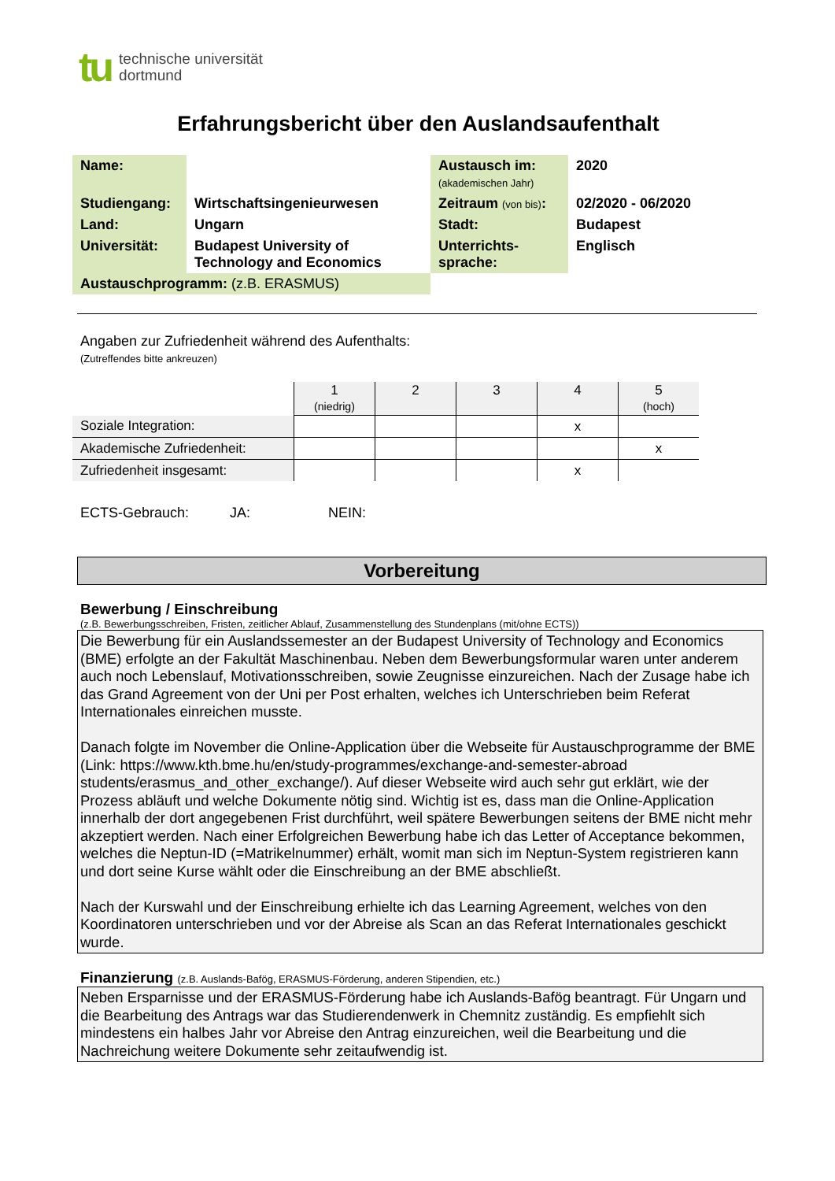tu
technische universität
dortmund
Erfahrungsbericht über den Auslandsaufenthalt
| Name: | | Austausch im: (akademischen Jahr) | 2020 |
| Studiengang: | Wirtschaftsingenieurwesen | Zeitraum (von bis) : | 02/2020 - 06/2020 |
| Land: | Ungarn | Stadt: | Budapest |
| Universität: | Budapest University of Technology and Economics | Unterrichts- sprache: | Englisch |
| Austauschprogramm: (z.B. ERASMUS) | | | |
Angaben zur Zufriedenheit während des Aufenthalts:
(Zutreffendes bitte ankreuzen)
| | 1 (niedrig) | 2 | 3 | 4 | 5 (hoch) |
| Soziale Integration: | | | | x | |
| Akademische Zufriedenheit: | | | | | x |
| Zufriedenheit insgesamt: | | | | x | |
ECTS-Gebrauch: JA: NEIN:
Vorbereitung
Bewerbung / Einschreibung
(z.B. Bewerbungsschreiben, Fristen, zeitlicher Ablauf, Zusammenstellung des Stundenplans (mit/ohne ECTS))
Die Bewerbung für ein Auslandssemester an der Budapest University of Technology and Economics (BME) erfolgte an der Fakultät Maschinenbau. Neben dem Bewerbungsformular waren unter anderem auch noch Lebenslauf, Motivationsschreiben, sowie Zeugnisse einzureichen. Nach der Zusage habe ich das Grand Agreement von der Uni per Post erhalten, welches ich Unterschrieben beim Referat Internationales einreichen musste.
Danach folgte im November die Online-Application über die Webseite für Austauschprogramme der BME (Link: https://www.kth.bme.hu/en/study-programmes/exchange-and-semester-abroad students/erasmus_and_other_exchange/). Auf dieser Webseite wird auch sehr gut erklärt, wie der Prozess abläuft und welche Dokumente nötig sind. Wichtig ist es, dass man die Online-Application innerhalb der dort angegebenen Frist durchführt, weil spätere Bewerbungen seitens der BME nicht mehr akzeptiert werden. Nach einer Erfolgreichen Bewerbung habe ich das Letter of Acceptance bekommen, welches die Neptun-ID (=Matrikelnummer) erhält, womit man sich im Neptun-System registrieren kann und dort seine Kurse wählt oder die Einschreibung an der BME abschließt.
Nach der Kurswahl und der Einschreibung erhielte ich das Learning Agreement, welches von den Koordinatoren unterschrieben und vor der Abreise als Scan an das Referat Internationales geschickt wurde.
Finanzierung (z.B. Auslands-Bafög, ERASMUS-Förderung, anderen Stipendien, etc.)
Neben Ersparnisse und der ERASMUS-Förderung habe ich Auslands-Bafög beantragt. Für Ungarn und die Bearbeitung des Antrags war das Studierendenwerk in Chemnitz zuständig. Es empfiehlt sich mindestens ein halbes Jahr vor Abreise den Antrag einzureichen, weil die Bearbeitung und die Nachreichung weitere Dokumente sehr zeitaufwendig ist.